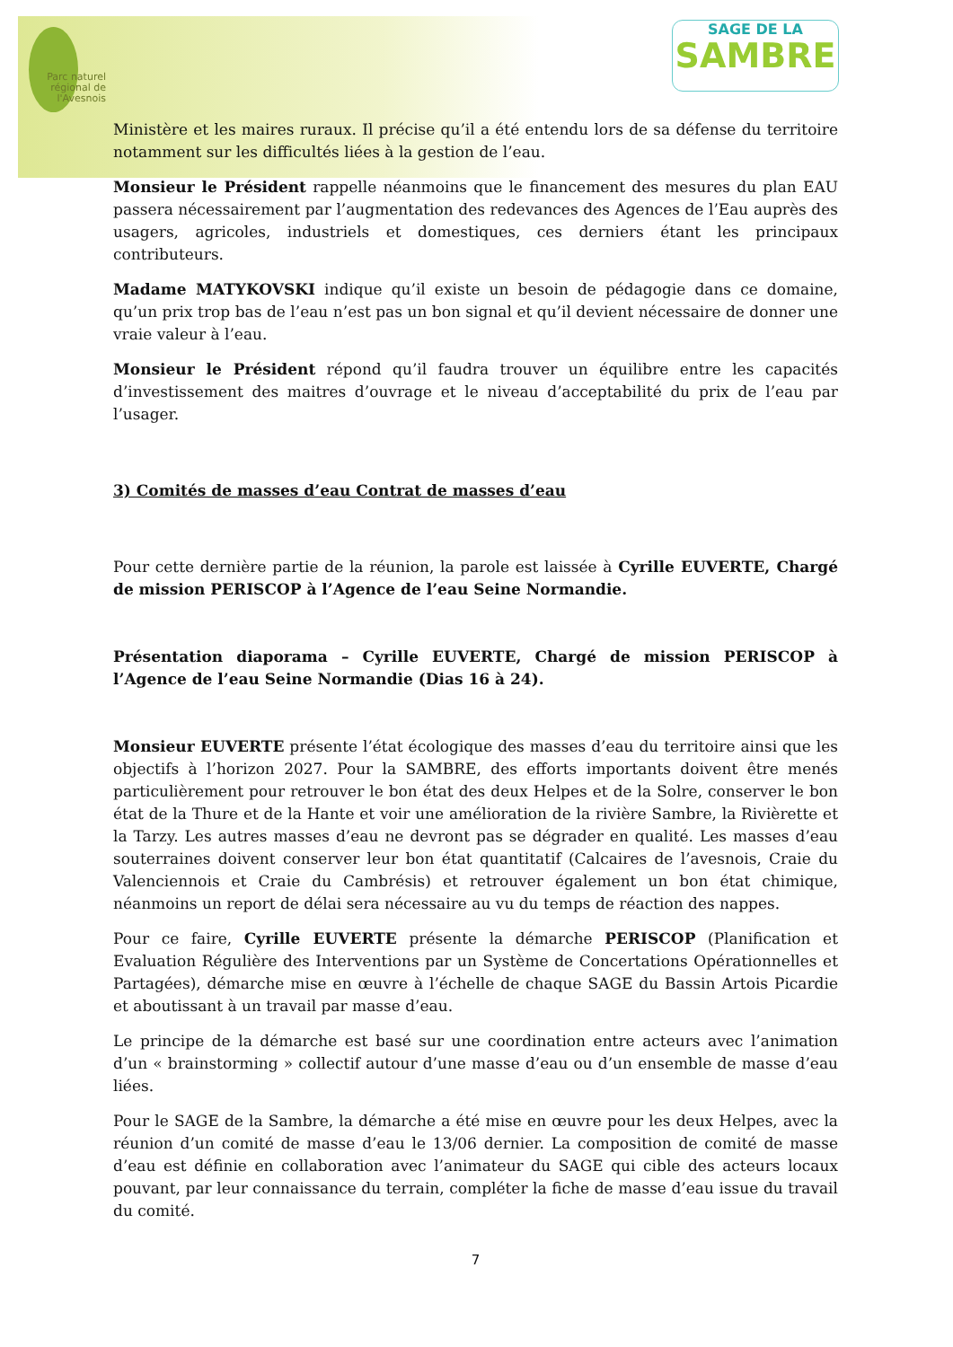Parc naturel régional de l'Avesnois
SAGE DE LA
SAMBRE
Ministère et les maires ruraux. Il précise qu’il a été entendu lors de sa défense du territoire notamment sur les difficultés liées à la gestion de l’eau.
Monsieur le Président rappelle néanmoins que le financement des mesures du plan EAU passera nécessairement par l’augmentation des redevances des Agences de l’Eau auprès des usagers, agricoles, industriels et domestiques, ces derniers étant les principaux contributeurs.
Madame MATYKOVSKI indique qu’il existe un besoin de pédagogie dans ce domaine, qu’un prix trop bas de l’eau n’est pas un bon signal et qu’il devient nécessaire de donner une vraie valeur à l’eau.
Monsieur le Président répond qu’il faudra trouver un équilibre entre les capacités d’investissement des maitres d’ouvrage et le niveau d’acceptabilité du prix de l’eau par l’usager.
3) Comités de masses d’eau Contrat de masses d’eau
Pour cette dernière partie de la réunion, la parole est laissée à Cyrille EUVERTE, Chargé de mission PERISCOP à l’Agence de l’eau Seine Normandie.
Présentation diaporama – Cyrille EUVERTE, Chargé de mission PERISCOP à l’Agence de l’eau Seine Normandie (Dias 16 à 24).
Monsieur EUVERTE présente l’état écologique des masses d’eau du territoire ainsi que les objectifs à l’horizon 2027. Pour la SAMBRE, des efforts importants doivent être menés particulièrement pour retrouver le bon état des deux Helpes et de la Solre, conserver le bon état de la Thure et de la Hante et voir une amélioration de la rivière Sambre, la Rivièrette et la Tarzy. Les autres masses d’eau ne devront pas se dégrader en qualité. Les masses d’eau souterraines doivent conserver leur bon état quantitatif (Calcaires de l’avesnois, Craie du Valenciennois et Craie du Cambrésis) et retrouver également un bon état chimique, néanmoins un report de délai sera nécessaire au vu du temps de réaction des nappes.
Pour ce faire, Cyrille EUVERTE présente la démarche PERISCOP (Planification et Evaluation Régulière des Interventions par un Système de Concertations Opérationnelles et Partagées), démarche mise en œuvre à l’échelle de chaque SAGE du Bassin Artois Picardie et aboutissant à un travail par masse d’eau.
Le principe de la démarche est basé sur une coordination entre acteurs avec l’animation d’un « brainstorming » collectif autour d’une masse d’eau ou d’un ensemble de masse d’eau liées.
Pour le SAGE de la Sambre, la démarche a été mise en œuvre pour les deux Helpes, avec la réunion d’un comité de masse d’eau le 13/06 dernier. La composition de comité de masse d’eau est définie en collaboration avec l’animateur du SAGE qui cible des acteurs locaux pouvant, par leur connaissance du terrain, compléter la fiche de masse d’eau issue du travail du comité.
7